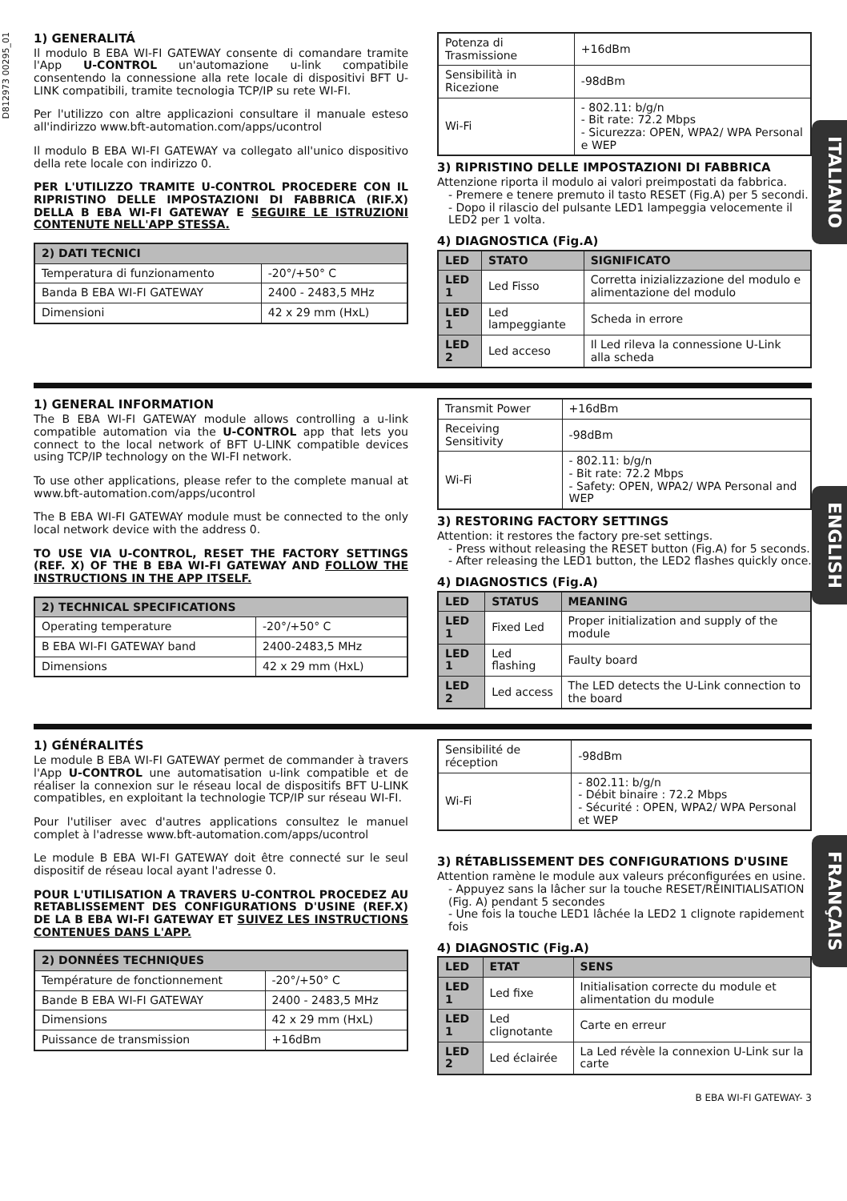D812973 00295_01
1) GENERALITÁ
Il modulo B EBA WI-FI GATEWAY consente di comandare tramite l'App U-CONTROL un'automazione u-link compatibile consentendo la connessione alla rete locale di dispositivi BFT U-LINK compatibili, tramite tecnologia TCP/IP su rete WI-FI.
Per l'utilizzo con altre applicazioni consultare il manuale esteso all'indirizzo www.bft-automation.com/apps/ucontrol
Il modulo B EBA WI-FI GATEWAY va collegato all'unico dispositivo della rete locale con indirizzo 0.
PER L'UTILIZZO TRAMITE U-CONTROL PROCEDERE CON IL RIPRISTINO DELLE IMPOSTAZIONI DI FABBRICA (RIF.X) DELLA B EBA WI-FI GATEWAY E SEGUIRE LE ISTRUZIONI CONTENUTE NELL'APP STESSA.
| 2) DATI TECNICI | |
| --- | --- |
| Temperatura di funzionamento | -20°/+50° C |
| Banda B EBA WI-FI GATEWAY | 2400 - 2483,5 MHz |
| Dimensioni | 42 x 29 mm (HxL) |
ITALIANO
| Potenza di Trasmissione | +16dBm |
| Sensibilità in Ricezione | -98dBm |
| Wi-Fi | - 802.11: b/g/n - Bit rate: 72.2 Mbps - Sicurezza: OPEN, WPA2/ WPA Personal e WEP |
3) RIPRISTINO DELLE IMPOSTAZIONI DI FABBRICA
Attenzione riporta il modulo ai valori preimpostati da fabbrica.
- Premere e tenere premuto il tasto RESET (Fig.A) per 5 secondi.
- Dopo il rilascio del pulsante LED1 lampeggia velocemente il LED2 per 1 volta.
4) DIAGNOSTICA (Fig.A)
| LED | STATO | SIGNIFICATO |
| --- | --- | --- |
| LED 1 | Led Fisso | Corretta inizializzazione del modulo e alimentazione del modulo |
| LED 1 | Led lampeggiante | Scheda in errore |
| LED 2 | Led acceso | Il Led rileva la connessione U-Link alla scheda |
1) GENERAL INFORMATION
The B EBA WI-FI GATEWAY module allows controlling a u-link compatible automation via the U-CONTROL app that lets you connect to the local network of BFT U-LINK compatible devices using TCP/IP technology on the WI-FI network.
To use other applications, please refer to the complete manual at www.bft-automation.com/apps/ucontrol
The B EBA WI-FI GATEWAY module must be connected to the only local network device with the address 0.
TO USE VIA U-CONTROL, RESET THE FACTORY SETTINGS (REF. X) OF THE B EBA WI-FI GATEWAY AND FOLLOW THE INSTRUCTIONS IN THE APP ITSELF.
| 2) TECHNICAL SPECIFICATIONS | |
| --- | --- |
| Operating temperature | -20°/+50° C |
| B EBA WI-FI GATEWAY band | 2400-2483,5 MHz |
| Dimensions | 42 x 29 mm (HxL) |
ENGLISH
| Transmit Power | +16dBm |
| Receiving Sensitivity | -98dBm |
| Wi-Fi | - 802.11: b/g/n - Bit rate: 72.2 Mbps - Safety: OPEN, WPA2/ WPA Personal and WEP |
3) RESTORING FACTORY SETTINGS
Attention: it restores the factory pre-set settings.
- Press without releasing the RESET button (Fig.A) for 5 seconds.
- After releasing the LED1 button, the LED2 flashes quickly once.
4) DIAGNOSTICS (Fig.A)
| LED | STATUS | MEANING |
| --- | --- | --- |
| LED 1 | Fixed Led | Proper initialization and supply of the module |
| LED 1 | Led flashing | Faulty board |
| LED 2 | Led access | The LED detects the U-Link connection to the board |
1) GÉNÉRALITÉS
Le module B EBA WI-FI GATEWAY permet de commander à travers l'App U-CONTROL une automatisation u-link compatible et de réaliser la connexion sur le réseau local de dispositifs BFT U-LINK compatibles, en exploitant la technologie TCP/IP sur réseau WI-FI.
Pour l'utiliser avec d'autres applications consultez le manuel complet à l'adresse www.bft-automation.com/apps/ucontrol
Le module B EBA WI-FI GATEWAY doit être connecté sur le seul dispositif de réseau local ayant l'adresse 0.
POUR L'UTILISATION A TRAVERS U-CONTROL PROCEDEZ AU RETABLISSEMENT DES CONFIGURATIONS D'USINE (REF.X) DE LA B EBA WI-FI GATEWAY ET SUIVEZ LES INSTRUCTIONS CONTENUES DANS L'APP.
| 2) DONNÉES TECHNIQUES | |
| --- | --- |
| Température de fonctionnement | -20°/+50° C |
| Bande B EBA WI-FI GATEWAY | 2400 - 2483,5 MHz |
| Dimensions | 42 x 29 mm (HxL) |
| Puissance de transmission | +16dBm |
FRANÇAIS
| Sensibilité de réception | -98dBm |
| Wi-Fi | - 802.11: b/g/n - Débit binaire : 72.2 Mbps - Sécurité : OPEN, WPA2/ WPA Personal et WEP |
3) RÉTABLISSEMENT DES CONFIGURATIONS D'USINE
Attention ramène le module aux valeurs préconfigurées en usine.
- Appuyez sans la lâcher sur la touche RESET/RÉINITIALISATION (Fig. A) pendant 5 secondes
- Une fois la touche LED1 lâchée la LED2 1 clignote rapidement fois
4) DIAGNOSTIC (Fig.A)
| LED | ETAT | SENS |
| --- | --- | --- |
| LED 1 | Led fixe | Initialisation correcte du module et alimentation du module |
| LED 1 | Led clignotante | Carte en erreur |
| LED 2 | Led éclairée | La Led révèle la connexion U-Link sur la carte |
B EBA WI-FI GATEWAY- 3